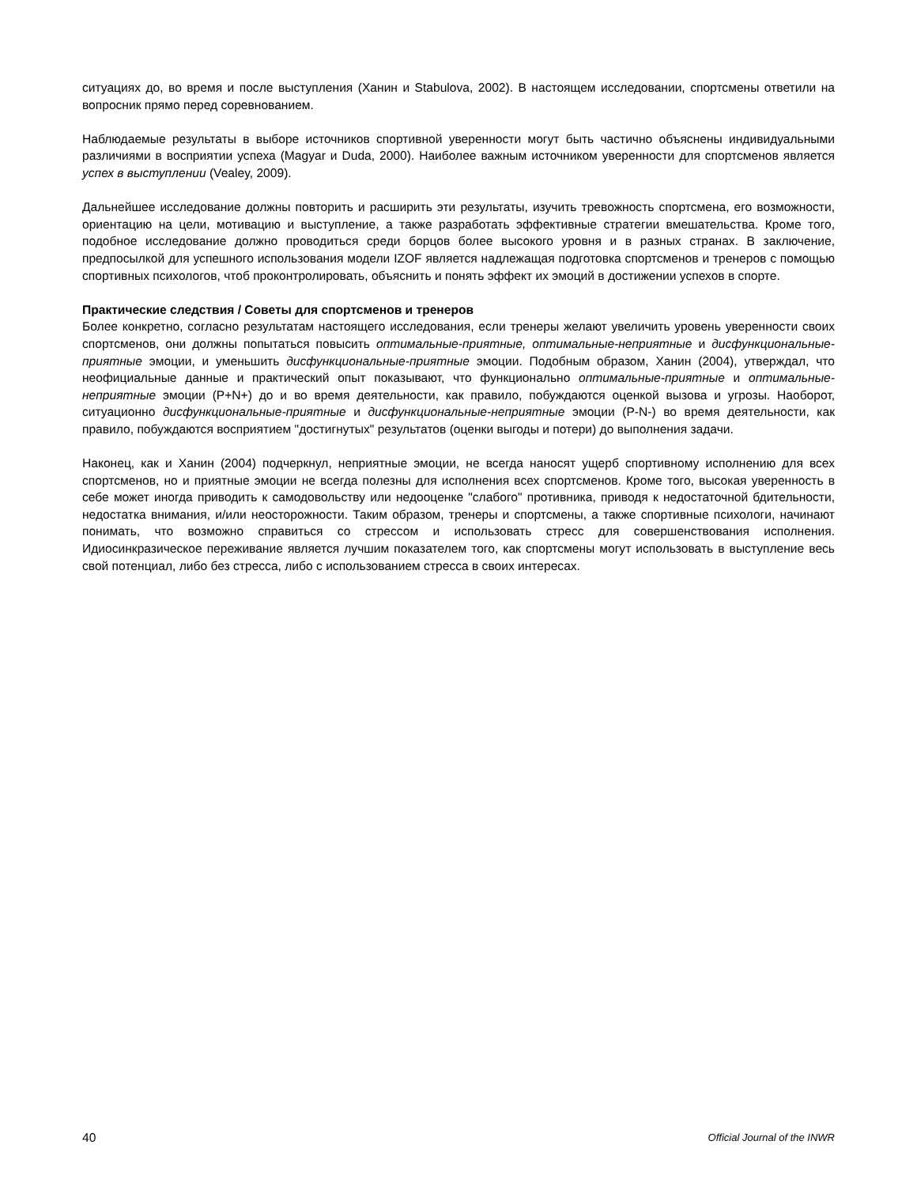ситуациях до, во время и после выступления (Ханин и Stabulova, 2002). В настоящем исследовании, спортсмены ответили на вопросник прямо перед соревнованием.
Наблюдаемые результаты в выборе источников спортивной уверенности могут быть частично объяснены индивидуальными различиями в восприятии успеха (Magyar и Duda, 2000). Наиболее важным источником уверенности для спортсменов является успех в выступлении (Vealey, 2009).
Дальнейшее исследование должны повторить и расширить эти результаты, изучить тревожность спортсмена, его возможности, ориентацию на цели, мотивацию и выступление, а также разработать эффективные стратегии вмешательства. Кроме того, подобное исследование должно проводиться среди борцов более высокого уровня и в разных странах. В заключение, предпосылкой для успешного использования модели IZOF является надлежащая подготовка спортсменов и тренеров с помощью спортивных психологов, чтоб проконтролировать, объяснить и понять эффект их эмоций в достижении успехов в спорте.
Практические следствия / Советы для спортсменов и тренеров
Более конкретно, согласно результатам настоящего исследования, если тренеры желают увеличить уровень уверенности своих спортсменов, они должны попытаться повысить оптимальные-приятные, оптимальные-неприятные и дисфункциональные-приятные эмоции, и уменьшить дисфункциональные-приятные эмоции. Подобным образом, Ханин (2004), утверждал, что неофициальные данные и практический опыт показывают, что функционально оптимальные-приятные и оптимальные-неприятные эмоции (P+N+) до и во время деятельности, как правило, побуждаются оценкой вызова и угрозы. Наоборот, ситуационно дисфункциональные-приятные и дисфункциональные-неприятные эмоции (P-N-) во время деятельности, как правило, побуждаются восприятием "достигнутых" результатов (оценки выгоды и потери) до выполнения задачи.
Наконец, как и Ханин (2004) подчеркнул, неприятные эмоции, не всегда наносят ущерб спортивному исполнению для всех спортсменов, но и приятные эмоции не всегда полезны для исполнения всех спортсменов. Кроме того, высокая уверенность в себе может иногда приводить к самодовольству или недооценке "слабого" противника, приводя к недостаточной бдительности, недостатка внимания, и/или неосторожности. Таким образом, тренеры и спортсмены, а также спортивные психологи, начинают понимать, что возможно справиться со стрессом и использовать стресс для совершенствования исполнения. Идиосинкразическое переживание является лучшим показателем того, как спортсмены могут использовать в выступление весь свой потенциал, либо без стресса, либо с использованием стресса в своих интересах.
40 Official Journal of the INWR